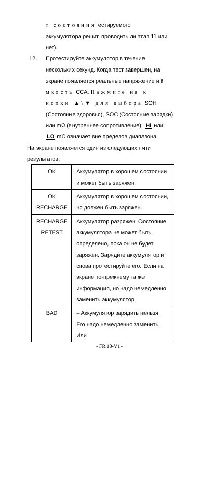т состояния тестируемого
аккумулятора решит, проводить ли этап 11 или
нет).
12. Протестируйте аккумулятор в течение
нескольких секунд. Когда тест завершен, на
экране появляется реальные напряжение и ё
мкость CCA. Нажмите на к
нопки ▲\▼ для выбора SOH
(Состояние здоровья), SOC (Состояние зарядки)
или mΩ (внутреннее сопротивление). HI или
LO mΩ означает вне пределов диапазона.
На экране появляется один из следующих пяти
результатов:
| OK | Аккумулятор в хорошем состоянии и может быть заряжен. |
| OK RECHARGE | Аккумулятор в хорошем состоянии, но должен быть заряжен. |
| RECHARGE RETEST | Аккумулятор разряжен. Состояние аккумулятора не может быть определено, пока он не будет заряжен. Зарядите аккумулятор и снова протестируйте его. Если на экране по-прежнему та же информация, но надо немедленно заменить аккумулятор. |
| BAD | – Аккумулятор зарядить нельзя. Его надо немедленно заменить. Или |
- FR.10-V1 -